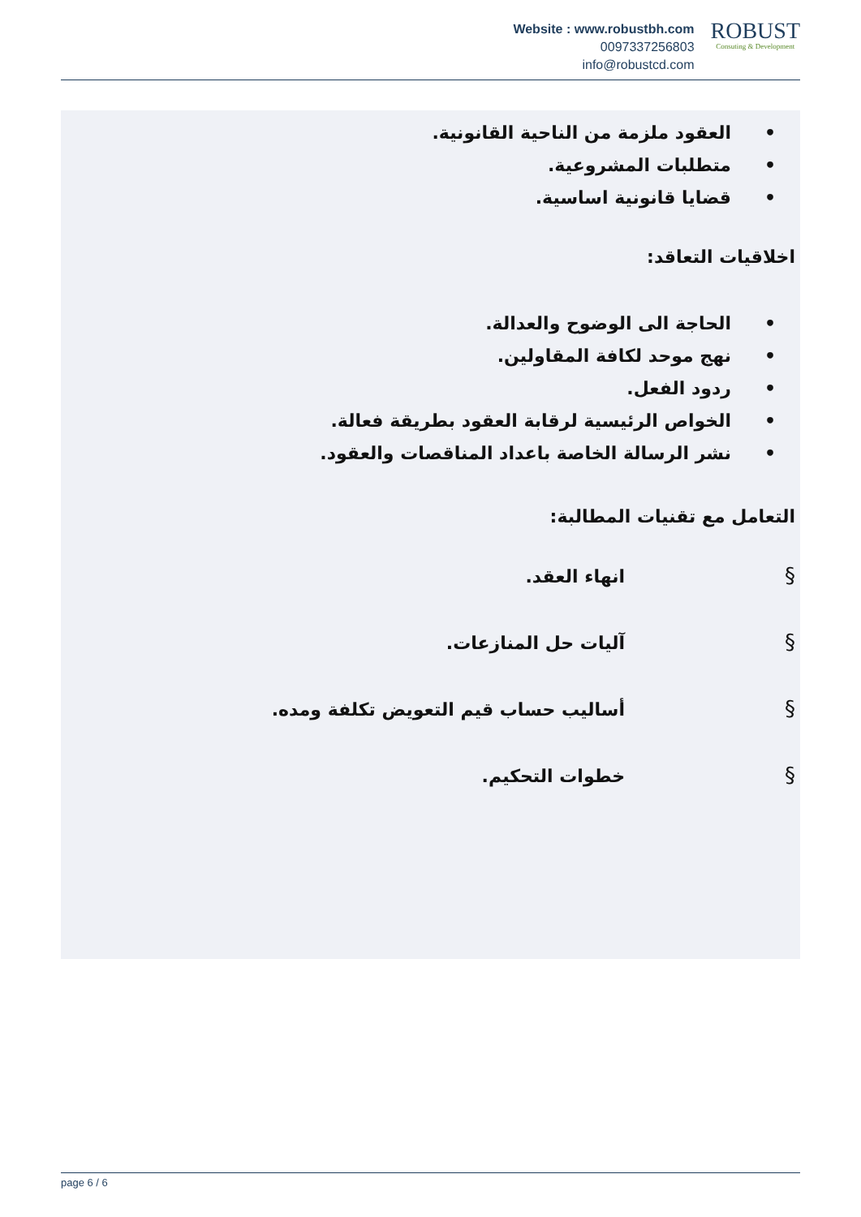Website : www.robustbh.com
0097337256803
info@robustcd.com
ROBUST
Consuting & Development
• العقود ملزمة من الناحية القانونية.
• متطلبات المشروعية.
• قضايا قانونية اساسية.
اخلاقيات التعاقد:
• الحاجة الى الوضوح والعدالة.
• نهج موحد لكافة المقاولين.
• ردود الفعل.
• الخواص الرئيسية لرقابة العقود بطريقة فعالة.
• نشر الرسالة الخاصة باعداد المناقصات والعقود.
التعامل مع تقنيات المطالبة:
§ انهاء العقد.
§ آليات حل المنازعات.
§ أساليب حساب قيم التعويض تكلفة ومده.
§ خطوات التحكيم.
page 6 / 6